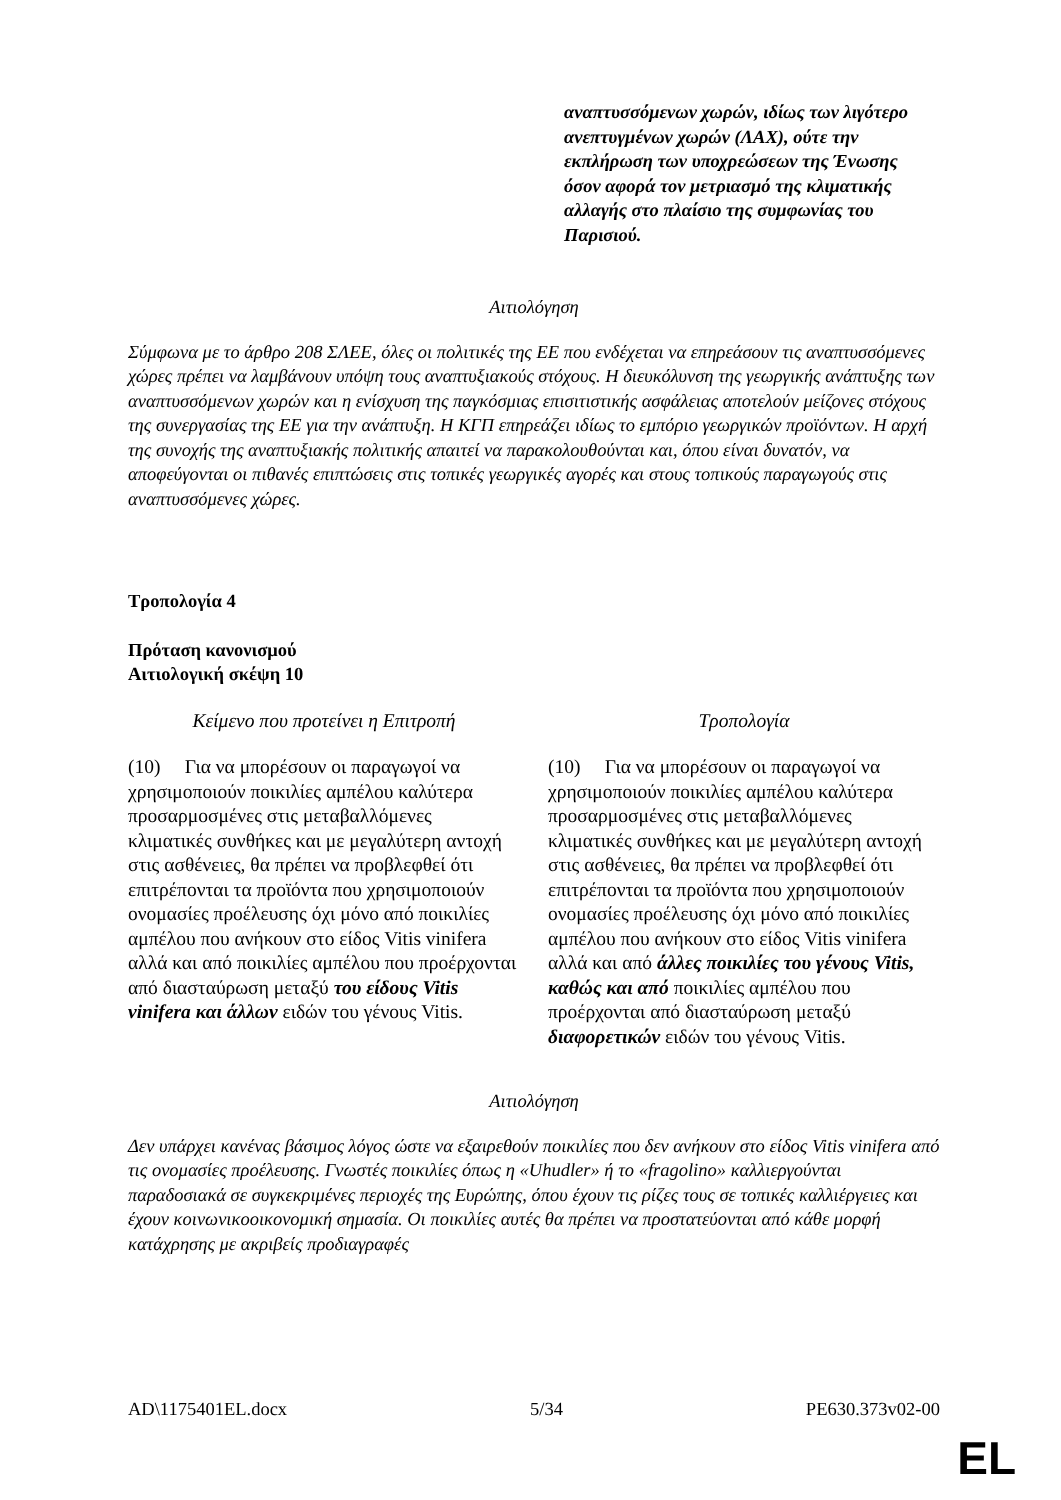αναπτυσσόμενων χωρών, ιδίως των λιγότερο ανεπτυγμένων χωρών (ΛΑΧ), ούτε την εκπλήρωση των υποχρεώσεων της Ένωσης όσον αφορά τον μετριασμό της κλιματικής αλλαγής στο πλαίσιο της συμφωνίας του Παρισιού.
Αιτιολόγηση
Σύμφωνα με το άρθρο 208 ΣΛΕΕ, όλες οι πολιτικές της ΕΕ που ενδέχεται να επηρεάσουν τις αναπτυσσόμενες χώρες πρέπει να λαμβάνουν υπόψη τους αναπτυξιακούς στόχους. Η διευκόλυνση της γεωργικής ανάπτυξης των αναπτυσσόμενων χωρών και η ενίσχυση της παγκόσμιας επισιτιστικής ασφάλειας αποτελούν μείζονες στόχους της συνεργασίας της ΕΕ για την ανάπτυξη. Η ΚΓΠ επηρεάζει ιδίως το εμπόριο γεωργικών προϊόντων. Η αρχή της συνοχής της αναπτυξιακής πολιτικής απαιτεί να παρακολουθούνται και, όπου είναι δυνατόν, να αποφεύγονται οι πιθανές επιπτώσεις στις τοπικές γεωργικές αγορές και στους τοπικούς παραγωγούς στις αναπτυσσόμενες χώρες.
Τροπολογία 4
Πρόταση κανονισμού
Αιτιολογική σκέψη 10
| Κείμενο που προτείνει η Επιτροπή | Τροπολογία |
| (10) Για να μπορέσουν οι παραγωγοί να χρησιμοποιούν ποικιλίες αμπέλου καλύτερα προσαρμοσμένες στις μεταβαλλόμενες κλιματικές συνθήκες και με μεγαλύτερη αντοχή στις ασθένειες, θα πρέπει να προβλεφθεί ότι επιτρέπονται τα προϊόντα που χρησιμοποιούν ονομασίες προέλευσης όχι μόνο από ποικιλίες αμπέλου που ανήκουν στο είδος Vitis vinifera αλλά και από ποικιλίες αμπέλου που προέρχονται από διασταύρωση μεταξύ του είδους Vitis vinifera και άλλων ειδών του γένους Vitis. | (10) Για να μπορέσουν οι παραγωγοί να χρησιμοποιούν ποικιλίες αμπέλου καλύτερα προσαρμοσμένες στις μεταβαλλόμενες κλιματικές συνθήκες και με μεγαλύτερη αντοχή στις ασθένειες, θα πρέπει να προβλεφθεί ότι επιτρέπονται τα προϊόντα που χρησιμοποιούν ονομασίες προέλευσης όχι μόνο από ποικιλίες αμπέλου που ανήκουν στο είδος Vitis vinifera αλλά και από άλλες ποικιλίες του γένους Vitis, καθώς και από ποικιλίες αμπέλου που προέρχονται από διασταύρωση μεταξύ διαφορετικών ειδών του γένους Vitis. |
Αιτιολόγηση
Δεν υπάρχει κανένας βάσιμος λόγος ώστε να εξαιρεθούν ποικιλίες που δεν ανήκουν στο είδος Vitis vinifera από τις ονομασίες προέλευσης. Γνωστές ποικιλίες όπως η «Uhudler» ή το «fragolino» καλλιεργούνται παραδοσιακά σε συγκεκριμένες περιοχές της Ευρώπης, όπου έχουν τις ρίζες τους σε τοπικές καλλιέργειες και έχουν κοινωνικοοικονομική σημασία. Οι ποικιλίες αυτές θα πρέπει να προστατεύονται από κάθε μορφή κατάχρησης με ακριβείς προδιαγραφές
AD\1175401EL.docx 5/34 PE630.373v02-00
EL